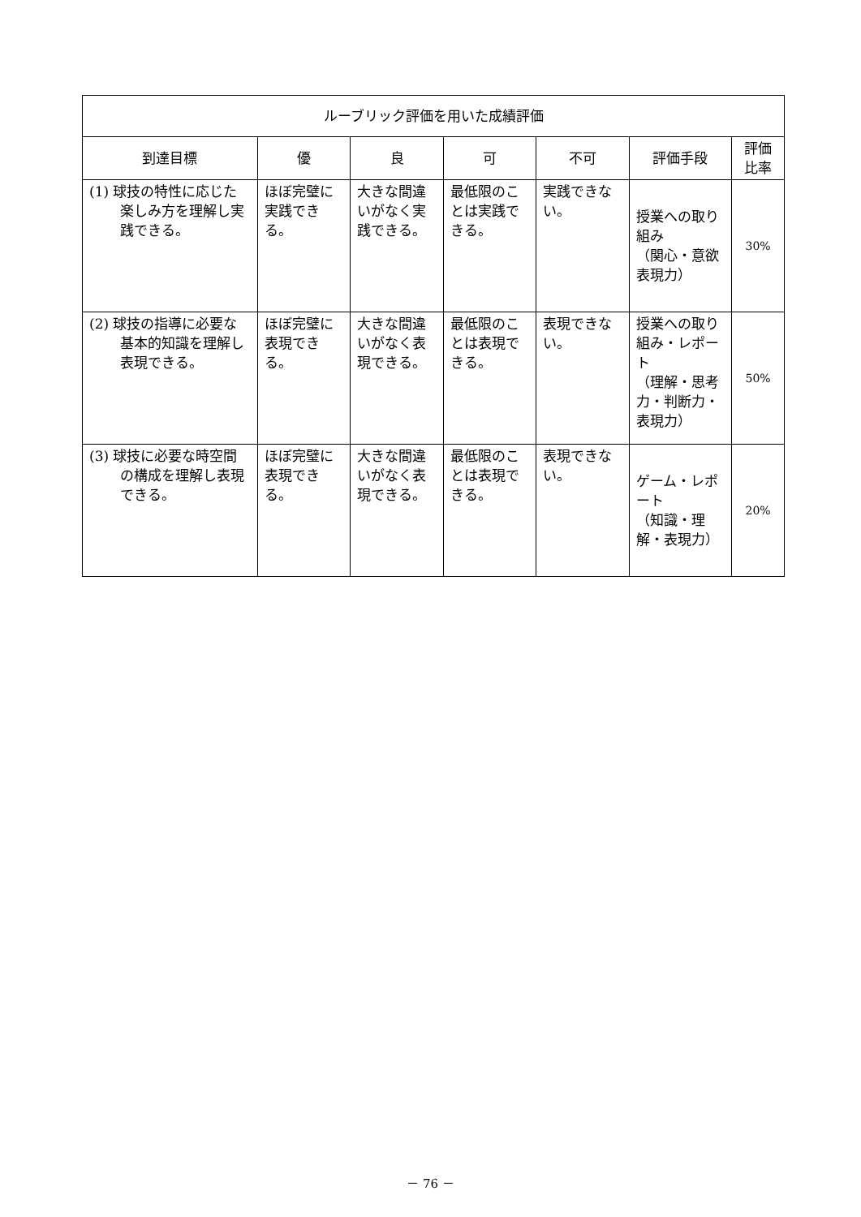| ルーブリック評価を用いた成績評価 | | | | | | |
| --- | --- | --- | --- | --- | --- | --- |
| 到達目標 | 優 | 良 | 可 | 不可 | 評価手段 | 評価 比率 |
| (1) 球技の特性に応じた楽しみ方を理解し実践できる。 | ほぼ完璧に実践できる。 | 大きな間違いがなく実践できる。 | 最低限のことは実践できる。 | 実践できない。 | 授業への取り組み （関心・意欲表現力） | 30% |
| (2) 球技の指導に必要な基本的知識を理解し表現できる。 | ほぼ完璧に表現できる。 | 大きな間違いがなく表現できる。 | 最低限のことは表現できる。 | 表現できない。 | 授業への取り組み・レポート （理解・思考力・判断力・表現力） | 50% |
| (3) 球技に必要な時空間の構成を理解し表現できる。 | ほぼ完璧に表現できる。 | 大きな間違いがなく表現できる。 | 最低限のことは表現できる。 | 表現できない。 | ゲーム・レポート （知識・理解・表現力） | 20% |
－ 76 －